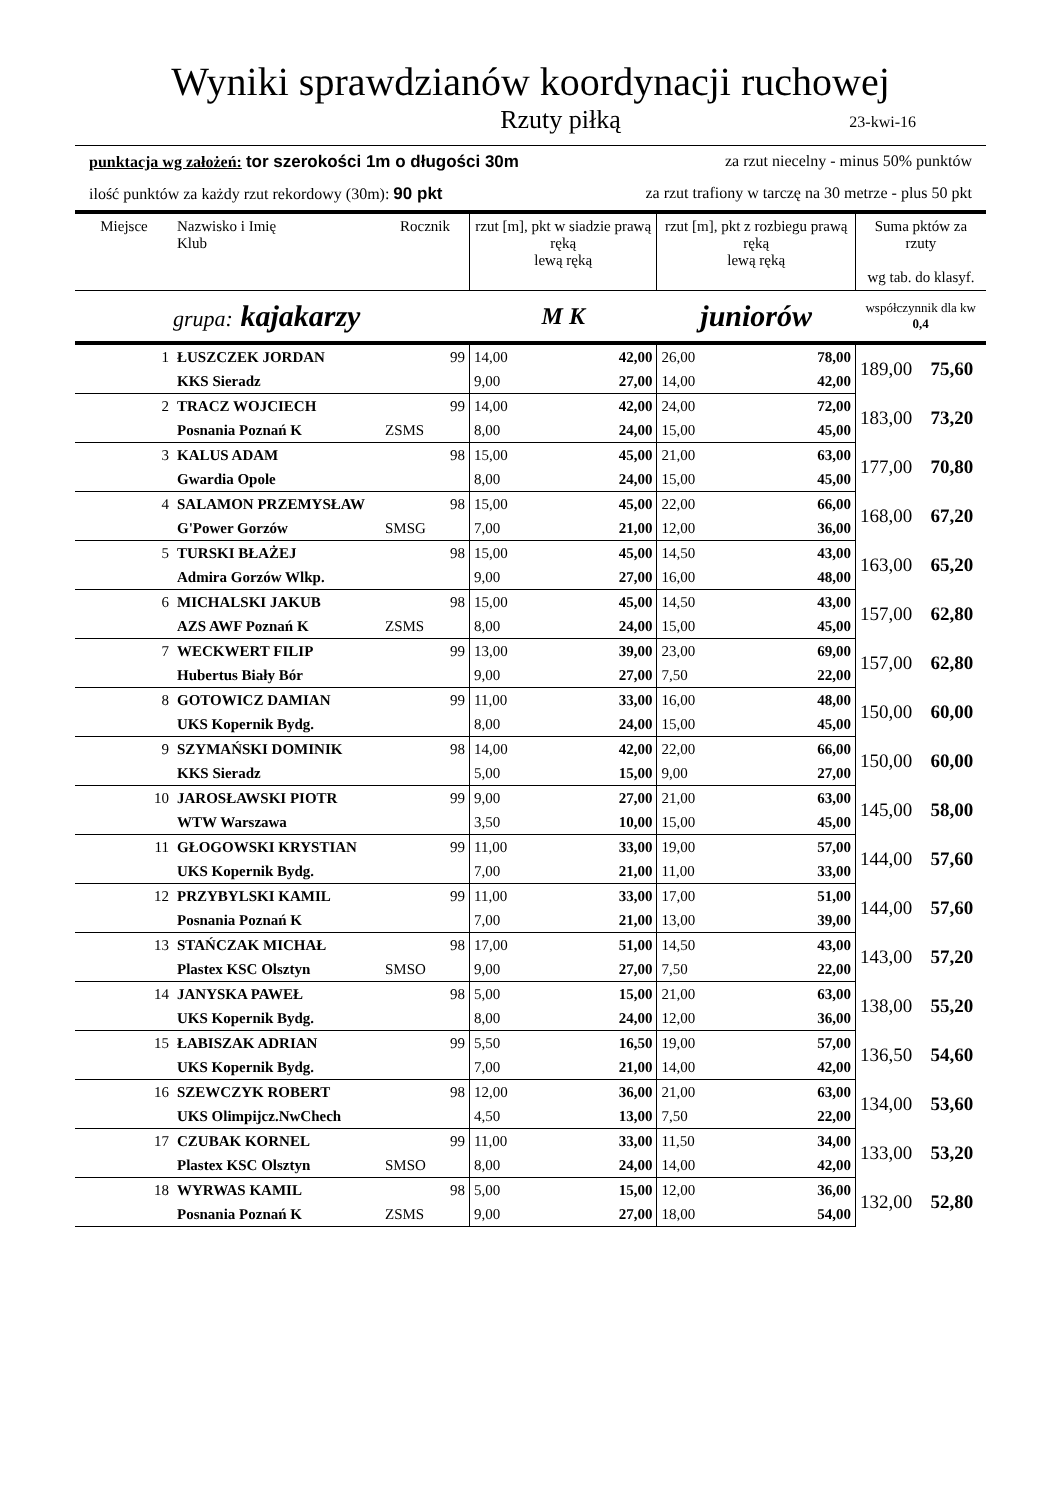Wyniki sprawdzianów koordynacji ruchowej
Rzuty piłką 23-kwi-16
punktacja wg założeń: tor szerokości 1m o długości 30m za rzut niecelny - minus 50% punktów
ilość punktów za każdy rzut rekordowy (30m): 90 pkt za rzut trafiony w tarczę na 30 metrze - plus 50 pkt
| Miejsce | Nazwisko i Imię Klub | Rocznik | rzut [m], pkt w siadzie prawą ręką lewą ręką | | rzut [m], pkt z rozbiegu prawą ręką lewą ręką | | Suma pktów za rzuty wg tab. do klasyf. | |
| --- | --- | --- | --- | --- | --- | --- | --- | --- |
| | grupa: kajakarzy | | M K | | juniorów | | współczynnik dla kw 0,4 | |
| 1 | ŁUSZCZEK JORDAN | 99 | 14,00 | 42,00 | 26,00 | 78,00 | 189,00 | 75,60 |
| | KKS Sieradz | | 9,00 | 27,00 | 14,00 | 42,00 | | |
| 2 | TRACZ WOJCIECH | 99 | 14,00 | 42,00 | 24,00 | 72,00 | 183,00 | 73,20 |
| | Posnania Poznań K | ZSMS | 8,00 | 24,00 | 15,00 | 45,00 | | |
| 3 | KALUS ADAM | 98 | 15,00 | 45,00 | 21,00 | 63,00 | 177,00 | 70,80 |
| | Gwardia Opole | | 8,00 | 24,00 | 15,00 | 45,00 | | |
| 4 | SALAMON PRZEMYSŁAW | 98 | 15,00 | 45,00 | 22,00 | 66,00 | 168,00 | 67,20 |
| | G'Power Gorzów | SMSG | 7,00 | 21,00 | 12,00 | 36,00 | | |
| 5 | TURSKI BŁAŻEJ | 98 | 15,00 | 45,00 | 14,50 | 43,00 | 163,00 | 65,20 |
| | Admira Gorzów Wlkp. | | 9,00 | 27,00 | 16,00 | 48,00 | | |
| 6 | MICHALSKI JAKUB | 98 | 15,00 | 45,00 | 14,50 | 43,00 | 157,00 | 62,80 |
| | AZS AWF Poznań K | ZSMS | 8,00 | 24,00 | 15,00 | 45,00 | | |
| 7 | WECKWERT FILIP | 99 | 13,00 | 39,00 | 23,00 | 69,00 | 157,00 | 62,80 |
| | Hubertus Biały Bór | | 9,00 | 27,00 | 7,50 | 22,00 | | |
| 8 | GOTOWICZ DAMIAN | 99 | 11,00 | 33,00 | 16,00 | 48,00 | 150,00 | 60,00 |
| | UKS Kopernik Bydg. | | 8,00 | 24,00 | 15,00 | 45,00 | | |
| 9 | SZYMAŃSKI DOMINIK | 98 | 14,00 | 42,00 | 22,00 | 66,00 | 150,00 | 60,00 |
| | KKS Sieradz | | 5,00 | 15,00 | 9,00 | 27,00 | | |
| 10 | JAROSŁAWSKI PIOTR | 99 | 9,00 | 27,00 | 21,00 | 63,00 | 145,00 | 58,00 |
| | WTW Warszawa | | 3,50 | 10,00 | 15,00 | 45,00 | | |
| 11 | GŁOGOWSKI KRYSTIAN | 99 | 11,00 | 33,00 | 19,00 | 57,00 | 144,00 | 57,60 |
| | UKS Kopernik Bydg. | | 7,00 | 21,00 | 11,00 | 33,00 | | |
| 12 | PRZYBYLSKI KAMIL | 99 | 11,00 | 33,00 | 17,00 | 51,00 | 144,00 | 57,60 |
| | Posnania Poznań K | | 7,00 | 21,00 | 13,00 | 39,00 | | |
| 13 | STAŃCZAK MICHAŁ | 98 | 17,00 | 51,00 | 14,50 | 43,00 | 143,00 | 57,20 |
| | Plastex KSC Olsztyn | SMSO | 9,00 | 27,00 | 7,50 | 22,00 | | |
| 14 | JANYSKA PAWEŁ | 98 | 5,00 | 15,00 | 21,00 | 63,00 | 138,00 | 55,20 |
| | UKS Kopernik Bydg. | | 8,00 | 24,00 | 12,00 | 36,00 | | |
| 15 | ŁABISZAK ADRIAN | 99 | 5,50 | 16,50 | 19,00 | 57,00 | 136,50 | 54,60 |
| | UKS Kopernik Bydg. | | 7,00 | 21,00 | 14,00 | 42,00 | | |
| 16 | SZEWCZYK ROBERT | 98 | 12,00 | 36,00 | 21,00 | 63,00 | 134,00 | 53,60 |
| | UKS Olimpijcz.NwChech | | 4,50 | 13,00 | 7,50 | 22,00 | | |
| 17 | CZUBAK KORNEL | 99 | 11,00 | 33,00 | 11,50 | 34,00 | 133,00 | 53,20 |
| | Plastex KSC Olsztyn | SMSO | 8,00 | 24,00 | 14,00 | 42,00 | | |
| 18 | WYRWAS KAMIL | 98 | 5,00 | 15,00 | 12,00 | 36,00 | 132,00 | 52,80 |
| | Posnania Poznań K | ZSMS | 9,00 | 27,00 | 18,00 | 54,00 | | |